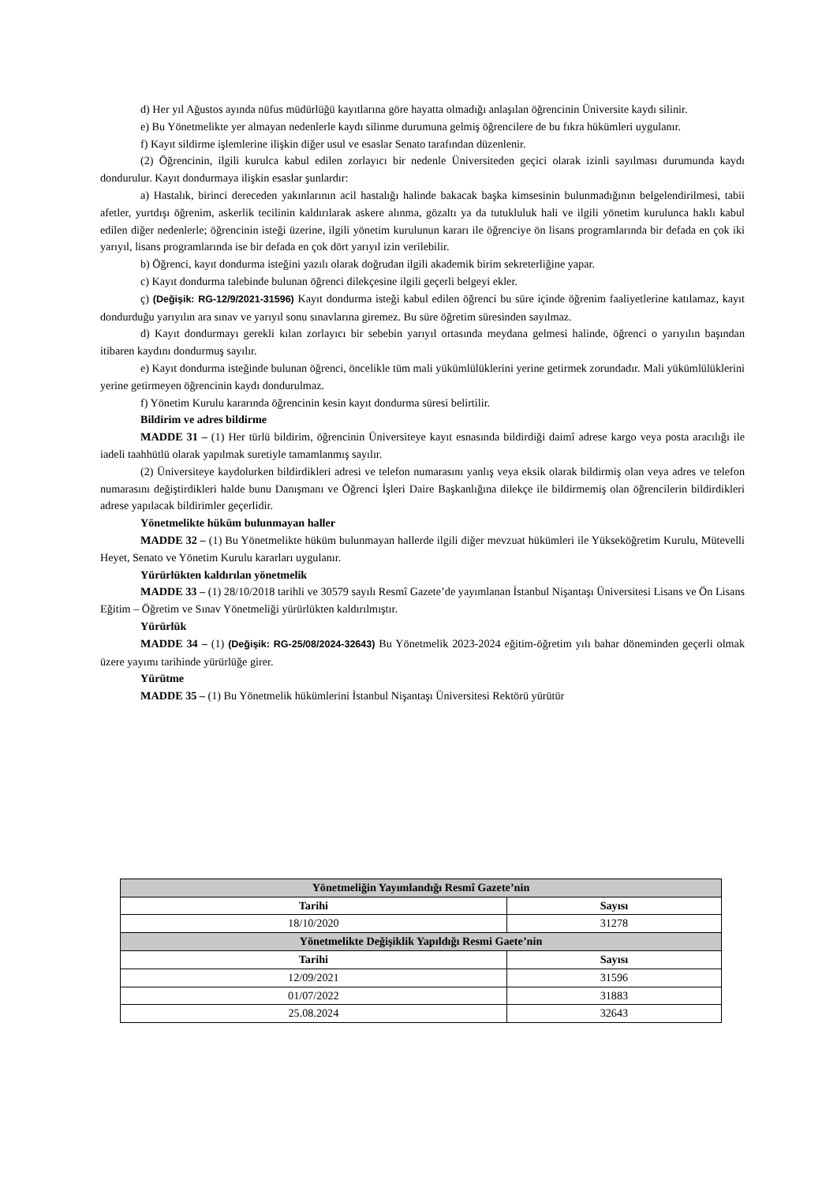d) Her yıl Ağustos ayında nüfus müdürlüğü kayıtlarına göre hayatta olmadığı anlaşılan öğrencinin Üniversite kaydı silinir.
e) Bu Yönetmelikte yer almayan nedenlerle kaydı silinme durumuna gelmiş öğrencilere de bu fıkra hükümleri uygulanır.
f) Kayıt sildirme işlemlerine ilişkin diğer usul ve esaslar Senato tarafından düzenlenir.
(2) Öğrencinin, ilgili kurulca kabul edilen zorlayıcı bir nedenle Üniversiteden geçici olarak izinli sayılması durumunda kaydı dondurulur. Kayıt dondurmaya ilişkin esaslar şunlardır:
a) Hastalık, birinci dereceden yakınlarının acil hastalığı halinde bakacak başka kimsesinin bulunmadığının belgelendirilmesi, tabii afetler, yurtdışı öğrenim, askerlik tecilinin kaldırılarak askere alınma, gözaltı ya da tutukluluk hali ve ilgili yönetim kurulunca haklı kabul edilen diğer nedenlerle; öğrencinin isteği üzerine, ilgili yönetim kurulunun kararı ile öğrenciye ön lisans programlarında bir defada en çok iki yarıyıl, lisans programlarında ise bir defada en çok dört yarıyıl izin verilebilir.
b) Öğrenci, kayıt dondurma isteğini yazılı olarak doğrudan ilgili akademik birim sekreterliğine yapar.
c) Kayıt dondurma talebinde bulunan öğrenci dilekçesine ilgili geçerli belgeyi ekler.
ç) (Değişik: RG-12/9/2021-31596) Kayıt dondurma isteği kabul edilen öğrenci bu süre içinde öğrenim faaliyetlerine katılamaz, kayıt dondurduğu yarıyılın ara sınav ve yarıyıl sonu sınavlarına giremez. Bu süre öğretim süresinden sayılmaz.
d) Kayıt dondurmayı gerekli kılan zorlayıcı bir sebebin yarıyıl ortasında meydana gelmesi halinde, öğrenci o yarıyılın başından itibaren kaydını dondurmuş sayılır.
e) Kayıt dondurma isteğinde bulunan öğrenci, öncelikle tüm mali yükümlülüklerini yerine getirmek zorundadır. Mali yükümlülüklerini yerine getirmeyen öğrencinin kaydı dondurulmaz.
f) Yönetim Kurulu kararında öğrencinin kesin kayıt dondurma süresi belirtilir.
Bildirim ve adres bildirme
MADDE 31 – (1) Her türlü bildirim, öğrencinin Üniversiteye kayıt esnasında bildirdiği daimî adrese kargo veya posta aracılığı ile iadeli taahhütlü olarak yapılmak suretiyle tamamlanmış sayılır.
(2) Üniversiteye kaydolurken bildirdikleri adresi ve telefon numarasını yanlış veya eksik olarak bildirmiş olan veya adres ve telefon numarasını değiştirdikleri halde bunu Danışmanı ve Öğrenci İşleri Daire Başkanlığına dilekçe ile bildirmemiş olan öğrencilerin bildirdikleri adrese yapılacak bildirimler geçerlidir.
Yönetmelikte hüküm bulunmayan haller
MADDE 32 – (1) Bu Yönetmelikte hüküm bulunmayan hallerde ilgili diğer mevzuat hükümleri ile Yükseköğretim Kurulu, Mütevelli Heyet, Senato ve Yönetim Kurulu kararları uygulanır.
Yürürlükten kaldırılan yönetmelik
MADDE 33 – (1) 28/10/2018 tarihli ve 30579 sayılı Resmî Gazete’de yayımlanan İstanbul Nişantaşı Üniversitesi Lisans ve Ön Lisans Eğitim – Öğretim ve Sınav Yönetmeliği yürürlükten kaldırılmıştır.
Yürürlük
MADDE 34 – (1) (Değişik: RG-25/08/2024-32643) Bu Yönetmelik 2023-2024 eğitim-öğretim yılı bahar döneminden geçerli olmak üzere yayımı tarihinde yürürlüğe girer.
Yürütme
MADDE 35 – (1) Bu Yönetmelik hükümlerini İstanbul Nişantaşı Üniversitesi Rektörü yürütür
| Yönetmeliğin Yayımlandığı Resmî Gazete’nin | |
| --- | --- |
| Tarihi | Sayısı |
| 18/10/2020 | 31278 |
| Yönetmelikte Değişiklik Yapıldığı Resmi Gaete’nin | |
| Tarihi | Sayısı |
| 12/09/2021 | 31596 |
| 01/07/2022 | 31883 |
| 25.08.2024 | 32643 |